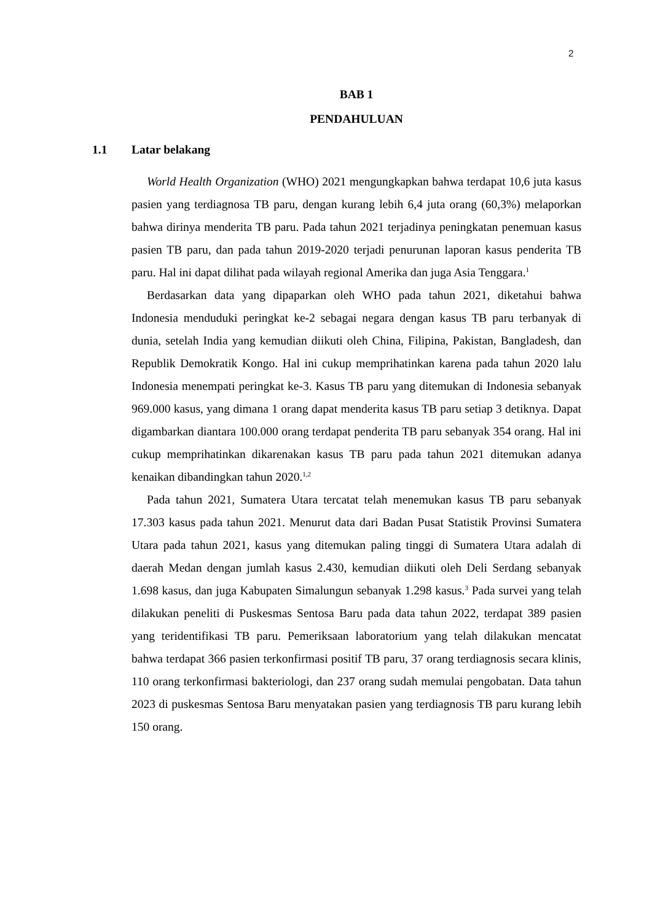2
BAB 1
PENDAHULUAN
1.1 Latar belakang
World Health Organization (WHO) 2021 mengungkapkan bahwa terdapat 10,6 juta kasus pasien yang terdiagnosa TB paru, dengan kurang lebih 6,4 juta orang (60,3%) melaporkan bahwa dirinya menderita TB paru. Pada tahun 2021 terjadinya peningkatan penemuan kasus pasien TB paru, dan pada tahun 2019-2020 terjadi penurunan laporan kasus penderita TB paru. Hal ini dapat dilihat pada wilayah regional Amerika dan juga Asia Tenggara.<sup>1</sup>
Berdasarkan data yang dipaparkan oleh WHO pada tahun 2021, diketahui bahwa Indonesia menduduki peringkat ke-2 sebagai negara dengan kasus TB paru terbanyak di dunia, setelah India yang kemudian diikuti oleh China, Filipina, Pakistan, Bangladesh, dan Republik Demokratik Kongo. Hal ini cukup memprihatinkan karena pada tahun 2020 lalu Indonesia menempati peringkat ke-3. Kasus TB paru yang ditemukan di Indonesia sebanyak 969.000 kasus, yang dimana 1 orang dapat menderita kasus TB paru setiap 3 detiknya. Dapat digambarkan diantara 100.000 orang terdapat penderita TB paru sebanyak 354 orang. Hal ini cukup memprihatinkan dikarenakan kasus TB paru pada tahun 2021 ditemukan adanya kenaikan dibandingkan tahun 2020.<sup>1,2</sup>
Pada tahun 2021, Sumatera Utara tercatat telah menemukan kasus TB paru sebanyak 17.303 kasus pada tahun 2021. Menurut data dari Badan Pusat Statistik Provinsi Sumatera Utara pada tahun 2021, kasus yang ditemukan paling tinggi di Sumatera Utara adalah di daerah Medan dengan jumlah kasus 2.430, kemudian diikuti oleh Deli Serdang sebanyak 1.698 kasus, dan juga Kabupaten Simalungun sebanyak 1.298 kasus.<sup>3</sup> Pada survei yang telah dilakukan peneliti di Puskesmas Sentosa Baru pada data tahun 2022, terdapat 389 pasien yang teridentifikasi TB paru. Pemeriksaan laboratorium yang telah dilakukan mencatat bahwa terdapat 366 pasien terkonfirmasi positif TB paru, 37 orang terdiagnosis secara klinis, 110 orang terkonfirmasi bakteriologi, dan 237 orang sudah memulai pengobatan. Data tahun 2023 di puskesmas Sentosa Baru menyatakan pasien yang terdiagnosis TB paru kurang lebih 150 orang.